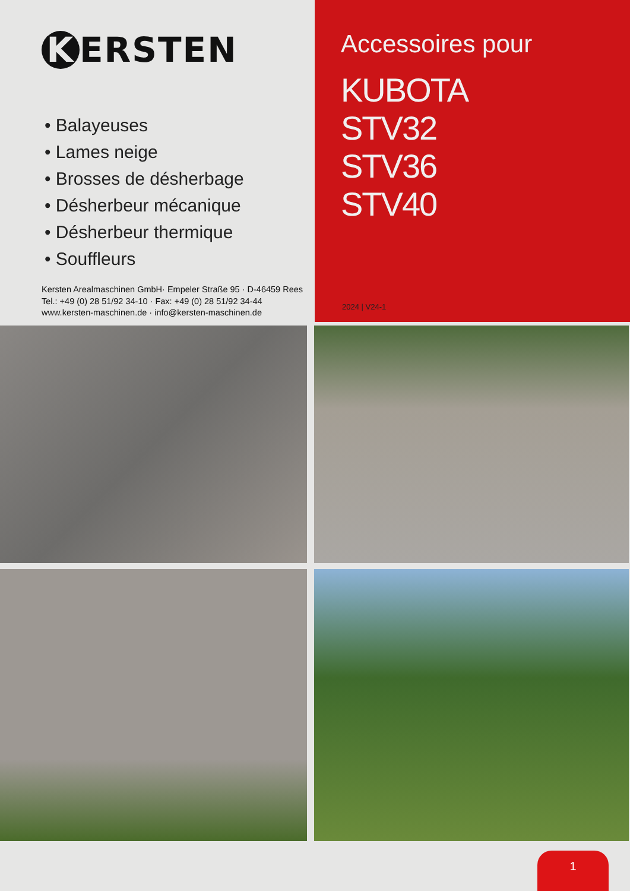K ERSTEN
• Balayeuses
• Lames neige
• Brosses de désherbage
• Désherbeur mécanique
• Désherbeur thermique
• Souffleurs
Kersten Arealmaschinen GmbH· Empeler Straße 95 · D-46459 Rees
Tel.: +49 (0) 28 51/92 34-10 · Fax: +49 (0) 28 51/92 34-44
www.kersten-maschinen.de · info@kersten-maschinen.de
Accessoires pour
KUBOTA
STV32
STV36
STV40
2024 | V24-1
1